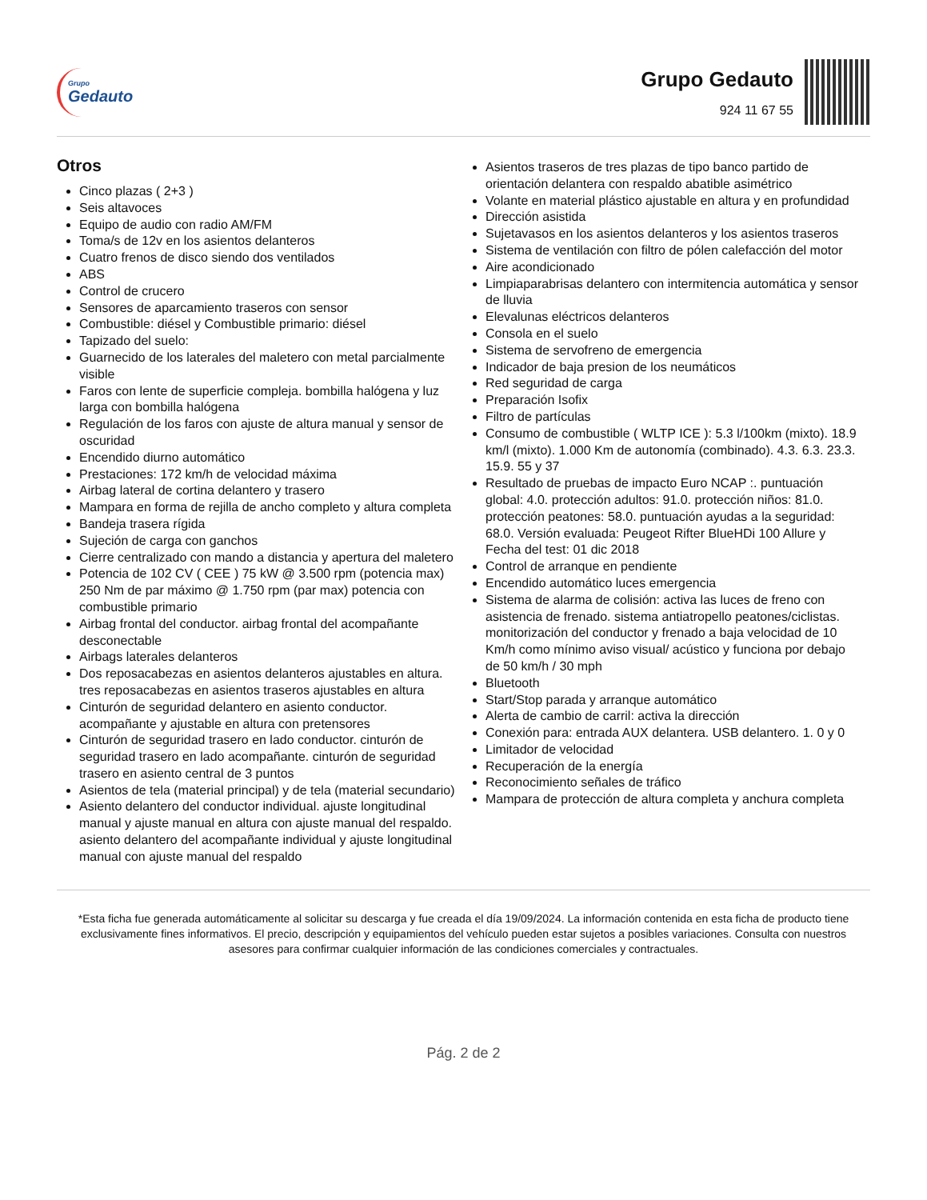Grupo
Gedauto
Grupo Gedauto
924 11 67 55
Otros
Cinco plazas ( 2+3 )
Seis altavoces
Equipo de audio con radio AM/FM
Toma/s de 12v en los asientos delanteros
Cuatro frenos de disco siendo dos ventilados
ABS
Control de crucero
Sensores de aparcamiento traseros con sensor
Combustible: diésel y Combustible primario: diésel
Tapizado del suelo:
Guarnecido de los laterales del maletero con metal parcialmente visible
Faros con lente de superficie compleja. bombilla halógena y luz larga con bombilla halógena
Regulación de los faros con ajuste de altura manual y sensor de oscuridad
Encendido diurno automático
Prestaciones: 172 km/h de velocidad máxima
Airbag lateral de cortina delantero y trasero
Mampara en forma de rejilla de ancho completo y altura completa
Bandeja trasera rígida
Sujeción de carga con ganchos
Cierre centralizado con mando a distancia y apertura del maletero
Potencia de 102 CV ( CEE ) 75 kW @ 3.500 rpm (potencia max) 250 Nm de par máximo @ 1.750 rpm (par max) potencia con combustible primario
Airbag frontal del conductor. airbag frontal del acompañante desconectable
Airbags laterales delanteros
Dos reposacabezas en asientos delanteros ajustables en altura. tres reposacabezas en asientos traseros ajustables en altura
Cinturón de seguridad delantero en asiento conductor. acompañante y ajustable en altura con pretensores
Cinturón de seguridad trasero en lado conductor. cinturón de seguridad trasero en lado acompañante. cinturón de seguridad trasero en asiento central de 3 puntos
Asientos de tela (material principal) y de tela (material secundario)
Asiento delantero del conductor individual. ajuste longitudinal manual y ajuste manual en altura con ajuste manual del respaldo. asiento delantero del acompañante individual y ajuste longitudinal manual con ajuste manual del respaldo
Asientos traseros de tres plazas de tipo banco partido de orientación delantera con respaldo abatible asimétrico
Volante en material plástico ajustable en altura y en profundidad
Dirección asistida
Sujetavasos en los asientos delanteros y los asientos traseros
Sistema de ventilación con filtro de pólen calefacción del motor
Aire acondicionado
Limpiaparabrisas delantero con intermitencia automática y sensor de lluvia
Elevalunas eléctricos delanteros
Consola en el suelo
Sistema de servofreno de emergencia
Indicador de baja presion de los neumáticos
Red seguridad de carga
Preparación Isofix
Filtro de partículas
Consumo de combustible ( WLTP ICE ): 5.3 l/100km (mixto). 18.9 km/l (mixto). 1.000 Km de autonomía (combinado). 4.3. 6.3. 23.3. 15.9. 55 y 37
Resultado de pruebas de impacto Euro NCAP :. puntuación global: 4.0. protección adultos: 91.0. protección niños: 81.0. protección peatones: 58.0. puntuación ayudas a la seguridad: 68.0. Versión evaluada: Peugeot Rifter BlueHDi 100 Allure y Fecha del test: 01 dic 2018
Control de arranque en pendiente
Encendido automático luces emergencia
Sistema de alarma de colisión: activa las luces de freno con asistencia de frenado. sistema antiatropello peatones/ciclistas. monitorización del conductor y frenado a baja velocidad de 10 Km/h como mínimo aviso visual/ acústico y funciona por debajo de 50 km/h / 30 mph
Bluetooth
Start/Stop parada y arranque automático
Alerta de cambio de carril: activa la dirección
Conexión para: entrada AUX delantera. USB delantero. 1. 0 y 0
Limitador de velocidad
Recuperación de la energía
Reconocimiento señales de tráfico
Mampara de protección de altura completa y anchura completa
*Esta ficha fue generada automáticamente al solicitar su descarga y fue creada el día 19/09/2024. La información contenida en esta ficha de producto tiene exclusivamente fines informativos. El precio, descripción y equipamientos del vehículo pueden estar sujetos a posibles variaciones. Consulta con nuestros asesores para confirmar cualquier información de las condiciones comerciales y contractuales.
Pág. 2 de 2